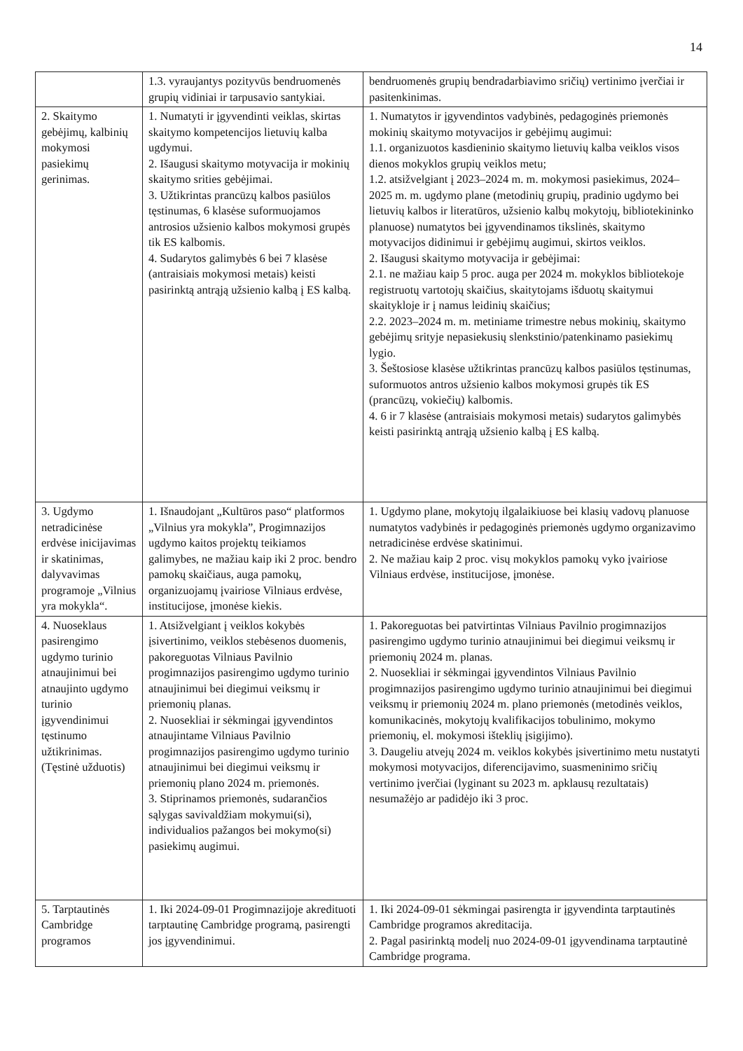14
| | 1.3. vyraujantys pozityvūs bendruomenės grupių vidiniai ir tarpusavio santykiai. | bendruomenės grupių bendradarbiavimo sričių) vertinimo įverčiai ir pasitenkinimas. |
| 2. Skaitymo gebėjimų, kalbinių mokymosi pasiekimų gerinimas. | 1. Numatyti ir įgyvendinti veiklas, skirtas skaitymo kompetencijos lietuvių kalba ugdymui. 2. Išaugusi skaitymo motyvacija ir mokinių skaitymo srities gebėjimai. 3. Užtikrintas prancūzų kalbos pasiūlos tęstinumas, 6 klasėse suformuojamos antrosios užsienio kalbos mokymosi grupės tik ES kalbomis. 4. Sudarytos galimybės 6 bei 7 klasėse (antraisiais mokymosi metais) keisti pasirinktą antrąją užsienio kalbą į ES kalbą. | 1. Numatytos ir įgyvendintos vadybinės, pedagoginės priemonės mokinių skaitymo motyvacijos ir gebėjimų augimui: 1.1. organizuotos kasdieninio skaitymo lietuvių kalba veiklos visos dienos mokyklos grupių veiklos metu; 1.2. atsižvelgiant į 2023–2024 m. m. mokymosi pasiekimus, 2024–2025 m. m. ugdymo plane (metodinių grupių, pradinio ugdymo bei lietuvių kalbos ir literatūros, užsienio kalbų mokytojų, bibliotekininko planuose) numatytos bei įgyvendinamos tikslinės, skaitymo motyvacijos didinimui ir gebėjimų augimui, skirtos veiklos. 2. Išaugusi skaitymo motyvacija ir gebėjimai: 2.1. ne mažiau kaip 5 proc. auga per 2024 m. mokyklos bibliotekoje registruotų vartotojų skaičius, skaitytojams išduotų skaitymui skaitykloje ir į namus leidinių skaičius; 2.2. 2023–2024 m. m. metiniame trimestre nebus mokinių, skaitymo gebėjimų srityje nepasiekusių slenkstinio/patenkinamo pasiekimų lygio. 3. Šeštosiose klasėse užtikrintas prancūzų kalbos pasiūlos tęstinumas, suformuotos antros užsienio kalbos mokymosi grupės tik ES (prancūzų, vokiečių) kalbomis. 4. 6 ir 7 klasėse (antraisiais mokymosi metais) sudarytos galimybės keisti pasirinktą antrąją užsienio kalbą į ES kalbą. |
| 3. Ugdymo netradicinėse erdvėse inicijavimas ir skatinimas, dalyvavimas programoje „Vilnius yra mokykla“. | 1. Išnaudojant „Kultūros paso“ platformos „Vilnius yra mokykla”, Progimnazijos ugdymo kaitos projektų teikiamos galimybes, ne mažiau kaip iki 2 proc. bendro pamokų skaičiaus, auga pamokų, organizuojamų įvairiose Vilniaus erdvėse, institucijose, įmonėse kiekis. | 1. Ugdymo plane, mokytojų ilgalaikiuose bei klasių vadovų planuose numatytos vadybinės ir pedagoginės priemonės ugdymo organizavimo netradicinėse erdvėse skatinimui. 2. Ne mažiau kaip 2 proc. visų mokyklos pamokų vyko įvairiose Vilniaus erdvėse, institucijose, įmonėse. |
| 4. Nuoseklaus pasirengimo ugdymo turinio atnaujinimui bei atnaujinto ugdymo turinio įgyvendinimui tęstinumo užtikrinimas. (Tęstinė užduotis) | 1. Atsižvelgiant į veiklos kokybės įsivertinimo, veiklos stebėsenos duomenis, pakoreguotas Vilniaus Pavilnio progimnazijos pasirengimo ugdymo turinio atnaujinimui bei diegimui veiksmų ir priemonių planas. 2. Nuosekliai ir sėkmingai įgyvendintos atnaujintame Vilniaus Pavilnio progimnazijos pasirengimo ugdymo turinio atnaujinimui bei diegimui veiksmų ir priemonių plano 2024 m. priemonės. 3. Stiprinamos priemonės, sudarančios sąlygas savivaldžiam mokymui(si), individualios pažangos bei mokymo(si) pasiekimų augimui. | 1. Pakoreguotas bei patvirtintas Vilniaus Pavilnio progimnazijos pasirengimo ugdymo turinio atnaujinimui bei diegimui veiksmų ir priemonių 2024 m. planas. 2. Nuosekliai ir sėkmingai įgyvendintos Vilniaus Pavilnio progimnazijos pasirengimo ugdymo turinio atnaujinimui bei diegimui veiksmų ir priemonių 2024 m. plano priemonės (metodinės veiklos, komunikacinės, mokytojų kvalifikacijos tobulinimo, mokymo priemonių, el. mokymosi išteklių įsigijimo). 3. Daugeliu atvejų 2024 m. veiklos kokybės įsivertinimo metu nustatyti mokymosi motyvacijos, diferencijavimo, suasmeninimo sričių vertinimo įverčiai (lyginant su 2023 m. apklausų rezultatais) nesumažėjo ar padidėjo iki 3 proc. |
| 5. Tarptautinės Cambridge programos | 1. Iki 2024-09-01 Progimnazijoje akredituoti tarptautinę Cambridge programą, pasirengti jos įgyvendinimui. | 1. Iki 2024-09-01 sėkmingai pasirengta ir įgyvendinta tarptautinės Cambridge programos akreditacija. 2. Pagal pasirinktą modelį nuo 2024-09-01 įgyvendinama tarptautinė Cambridge programa. |